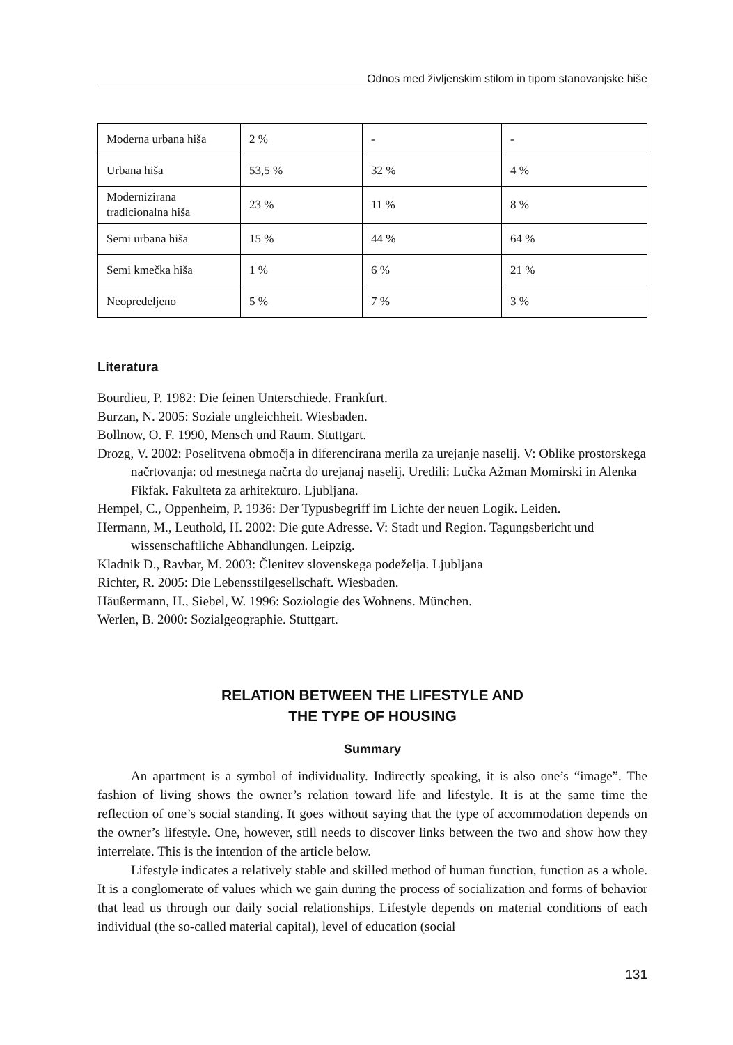Odnos med življenskim stilom in tipom stanovanjske hiše
| Moderna urbana hiša | 2 % | - | - |
| Urbana hiša | 53,5 % | 32 % | 4 % |
| Modernizirana tradicionalna hiša | 23 % | 11 % | 8 % |
| Semi urbana hiša | 15 % | 44 % | 64 % |
| Semi kmečka hiša | 1 % | 6 % | 21 % |
| Neopredeljeno | 5 % | 7 % | 3 % |
Literatura
Bourdieu, P. 1982: Die feinen Unterschiede. Frankfurt.
Burzan, N. 2005: Soziale ungleichheit. Wiesbaden.
Bollnow, O. F. 1990, Mensch und Raum. Stuttgart.
Drozg, V. 2002: Poselitvena območja in diferencirana merila za urejanje naselij. V: Oblike prostorskega načrtovanja: od mestnega načrta do urejanaj naselij. Uredili: Lučka Ažman Momirski in Alenka Fikfak. Fakulteta za arhitekturo. Ljubljana.
Hempel, C., Oppenheim, P. 1936: Der Typusbegriff im Lichte der neuen Logik. Leiden.
Hermann, M., Leuthold, H. 2002: Die gute Adresse. V: Stadt und Region. Tagungsbericht und wissenschaftliche Abhandlungen. Leipzig.
Kladnik D., Ravbar, M. 2003: Členitev slovenskega podeželja. Ljubljana
Richter, R. 2005: Die Lebensstilgesellschaft. Wiesbaden.
Häußermann, H., Siebel, W. 1996: Soziologie des Wohnens. München.
Werlen, B. 2000: Sozialgeographie. Stuttgart.
RELATION BETWEEN THE LIFESTYLE AND
THE TYPE OF HOUSING
Summary
An apartment is a symbol of individuality. Indirectly speaking, it is also one’s “image”. The fashion of living shows the owner’s relation toward life and lifestyle. It is at the same time the reflection of one’s social standing. It goes without saying that the type of accommodation depends on the owner’s lifestyle. One, however, still needs to discover links between the two and show how they interrelate. This is the intention of the article below.
Lifestyle indicates a relatively stable and skilled method of human function, function as a whole. It is a conglomerate of values which we gain during the process of socialization and forms of behavior that lead us through our daily social relationships. Lifestyle depends on material conditions of each individual (the so-called material capital), level of education (social
131